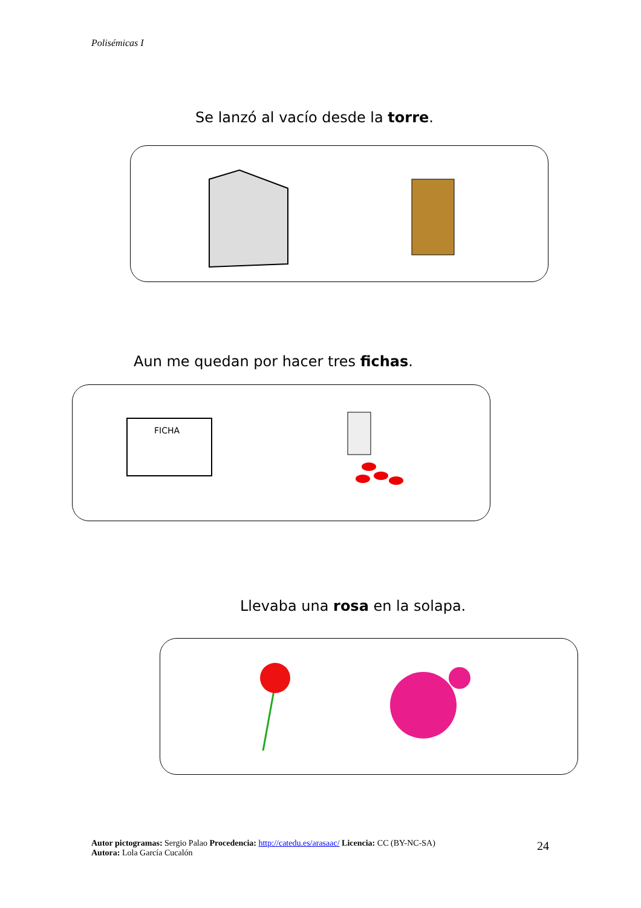Polisémicas I
Se lanzó al vacío desde la torre.
Aun me quedan por hacer tres fichas.
FICHA
Llevaba una rosa en la solapa.
Autor pictogramas: Sergio Palao Procedencia: http://catedu.es/arasaac/ Licencia: CC (BY-NC-SA)
Autora: Lola García Cucalón
24